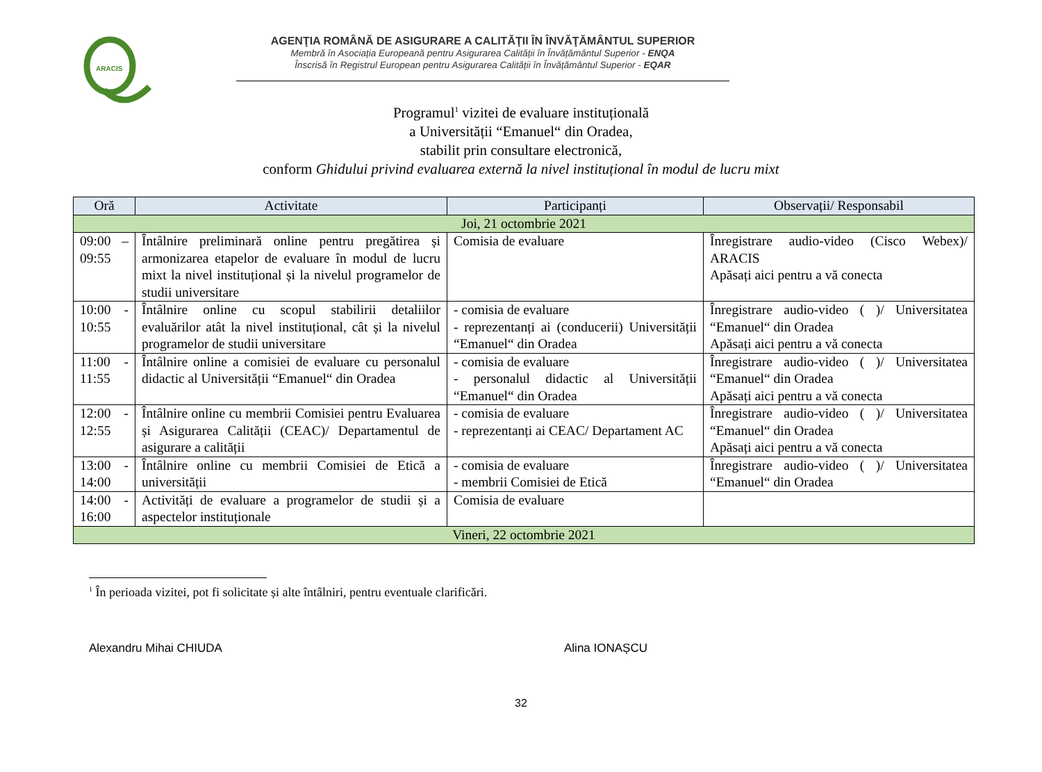ARACIS
AGENŢIA ROMÂNĂ DE ASIGURARE A CALITĂŢII ÎN ÎNVĂŢĂMÂNTUL SUPERIOR
Membră în Asociația Europeană pentru Asigurarea Calității în Învățământul Superior - ENQA
Înscrisă în Registrul European pentru Asigurarea Calității în Învățământul Superior - EQAR
Programul<sup>1</sup> vizitei de evaluare instituțională
a Universității “Emanuel“ din Oradea,
stabilit prin consultare electronică,
conform Ghidului privind evaluarea externă la nivel instituțional în modul de lucru mixt
| Oră | Activitate | Participanți | Observații/ Responsabil |
| --- | --- | --- | --- |
| Joi, 21 octombrie 2021 | | | |
| 09:00 – 09:55 | Întâlnire preliminară online pentru pregătirea și armonizarea etapelor de evaluare în modul de lucru mixt la nivel instituțional și la nivelul programelor de studii universitare | Comisia de evaluare | Înregistrare audio-video (Cisco Webex)/ ARACIS Apăsați aici pentru a vă conecta |
| 10:00 - 10:55 | Întâlnire online cu scopul stabilirii detaliilor evaluărilor atât la nivel instituțional, cât și la nivelul programelor de studii universitare | - comisia de evaluare - reprezentanți ai (conducerii) Universității “Emanuel“ din Oradea | Înregistrare audio-video ( )/ Universitatea “Emanuel“ din Oradea Apăsați aici pentru a vă conecta |
| 11:00 - 11:55 | Întâlnire online a comisiei de evaluare cu personalul didactic al Universității “Emanuel“ din Oradea | - comisia de evaluare - personalul didactic al Universității “Emanuel“ din Oradea | Înregistrare audio-video ( )/ Universitatea “Emanuel“ din Oradea Apăsați aici pentru a vă conecta |
| 12:00 - 12:55 | Întâlnire online cu membrii Comisiei pentru Evaluarea și Asigurarea Calității (CEAC)/ Departamentul de asigurare a calității | - comisia de evaluare - reprezentanți ai CEAC/ Departament AC | Înregistrare audio-video ( )/ Universitatea “Emanuel“ din Oradea Apăsați aici pentru a vă conecta |
| 13:00 - 14:00 | Întâlnire online cu membrii Comisiei de Etică a universității | - comisia de evaluare - membrii Comisiei de Etică | Înregistrare audio-video ( )/ Universitatea “Emanuel“ din Oradea |
| 14:00 - 16:00 | Activități de evaluare a programelor de studii și a aspectelor instituționale | Comisia de evaluare | |
| Vineri, 22 octombrie 2021 | | | |
<sup>1</sup> În perioada vizitei, pot fi solicitate și alte întâlniri, pentru eventuale clarificări.
Alexandru Mihai CHIUDA Alina IONAȘCU
32